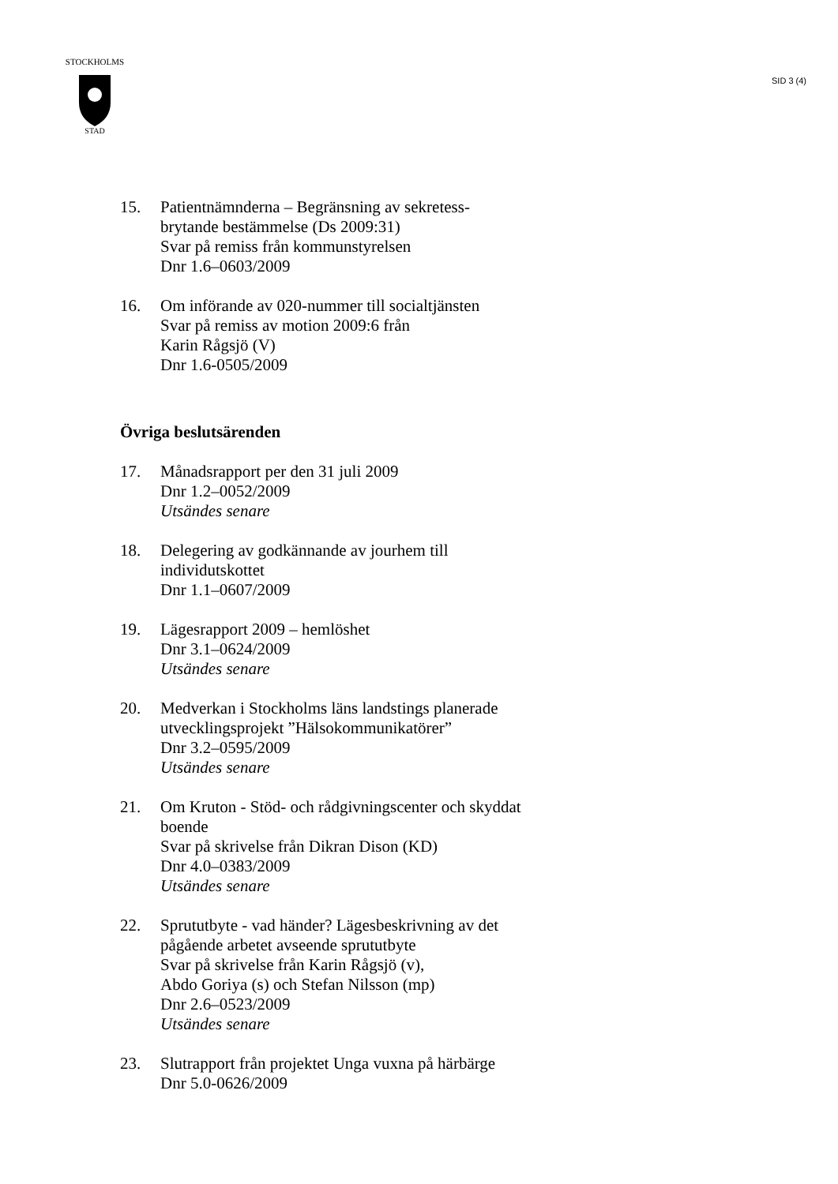STOCKHOLMS
STAD
SID 3 (4)
15. Patientnämnderna – Begränsning av sekretess-
brytande bestämmelse (Ds 2009:31)
Svar på remiss från kommunstyrelsen
Dnr 1.6–0603/2009
16. Om införande av 020-nummer till socialtjänsten
Svar på remiss av motion 2009:6 från
Karin Rågsjö (V)
Dnr 1.6-0505/2009
Övriga beslutsärenden
17. Månadsrapport per den 31 juli 2009
Dnr 1.2–0052/2009
Utsändes senare
18. Delegering av godkännande av jourhem till individutskottet
Dnr 1.1–0607/2009
19. Lägesrapport 2009 – hemlöshet
Dnr 3.1–0624/2009
Utsändes senare
20. Medverkan i Stockholms läns landstings planerade utvecklingsprojekt ”Hälsokommunikatörer”
Dnr 3.2–0595/2009
Utsändes senare
21. Om Kruton - Stöd- och rådgivningscenter och skyddat boende
Svar på skrivelse från Dikran Dison (KD)
Dnr 4.0–0383/2009
Utsändes senare
22. Sprututbyte - vad händer? Lägesbeskrivning av det pågående arbetet avseende sprututbyte
Svar på skrivelse från Karin Rågsjö (v),
Abdo Goriya (s) och Stefan Nilsson (mp)
Dnr 2.6–0523/2009
Utsändes senare
23. Slutrapport från projektet Unga vuxna på härbärge
Dnr 5.0-0626/2009